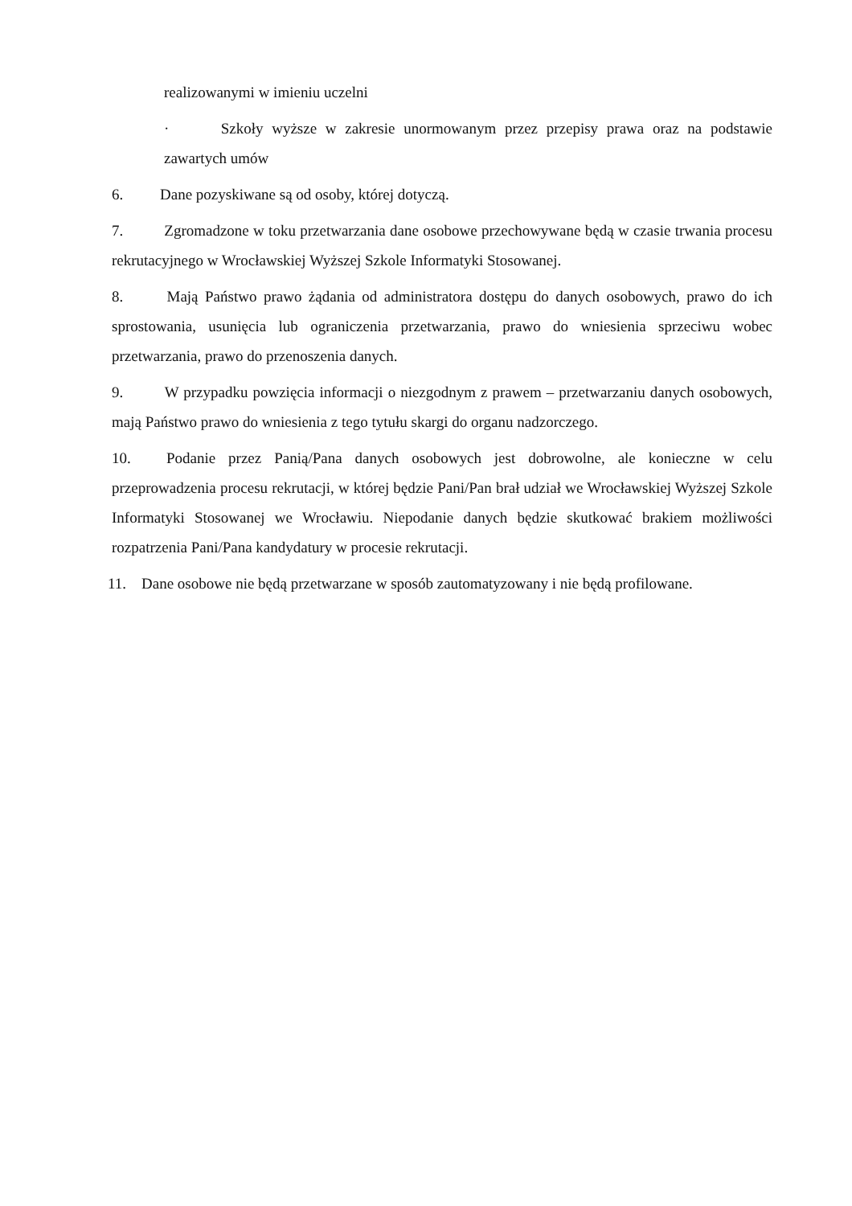realizowanymi w imieniu uczelni
· Szkoły wyższe w zakresie unormowanym przez przepisy prawa oraz na podstawie zawartych umów
6. Dane pozyskiwane są od osoby, której dotyczą.
7. Zgromadzone w toku przetwarzania dane osobowe przechowywane będą w czasie trwania procesu rekrutacyjnego w Wrocławskiej Wyższej Szkole Informatyki Stosowanej.
8. Mają Państwo prawo żądania od administratora dostępu do danych osobowych, prawo do ich sprostowania, usunięcia lub ograniczenia przetwarzania, prawo do wniesienia sprzeciwu wobec przetwarzania, prawo do przenoszenia danych.
9. W przypadku powzięcia informacji o niezgodnym z prawem – przetwarzaniu danych osobowych, mają Państwo prawo do wniesienia z tego tytułu skargi do organu nadzorczego.
10. Podanie przez Panią/Pana danych osobowych jest dobrowolne, ale konieczne w celu przeprowadzenia procesu rekrutacji, w której będzie Pani/Pan brał udział we Wrocławskiej Wyższej Szkole Informatyki Stosowanej we Wrocławiu. Niepodanie danych będzie skutkować brakiem możliwości rozpatrzenia Pani/Pana kandydatury w procesie rekrutacji.
11. Dane osobowe nie będą przetwarzane w sposób zautomatyzowany i nie będą profilowane.